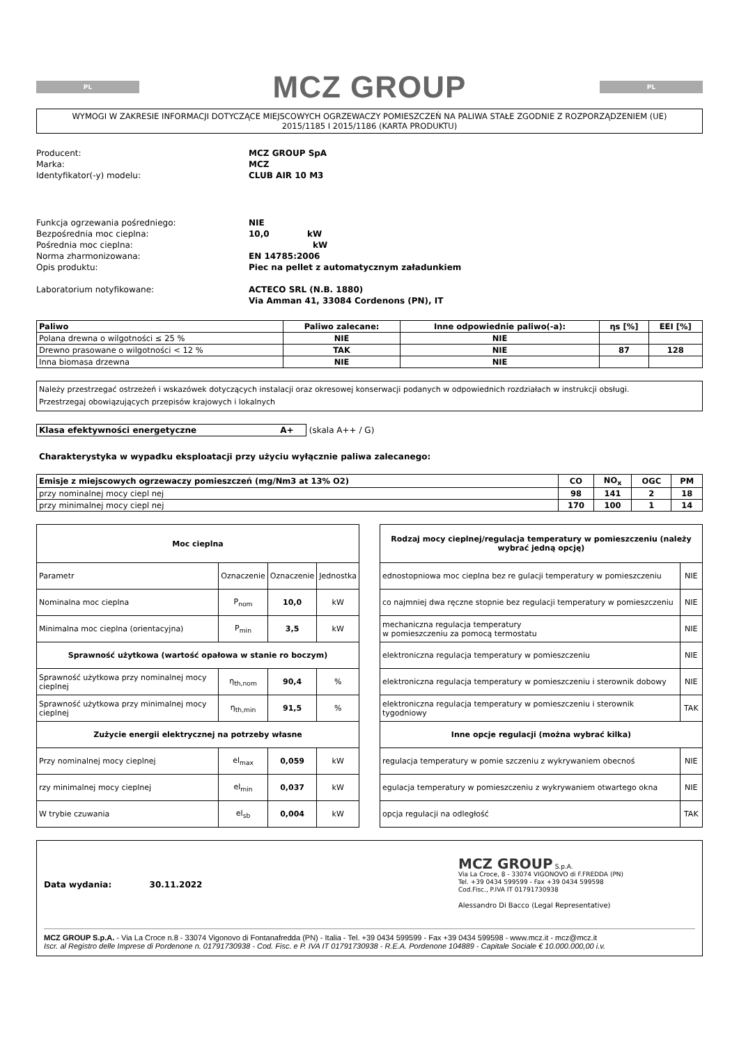PL
MCZ GROUP
PL
WYMOGI W ZAKRESIE INFORMACJI DOTYCZĄCE MIEJSCOWYCH OGRZEWACZY POMIESZCZEŃ NA PALIWA STAŁE ZGODNIE Z ROZPORZĄDZENIEM (UE)
2015/1185 I 2015/1186 (KARTA PRODUKTU)
| Producent: | MCZ GROUP SpA |
| Marka: | MCZ |
| Identyfikator(-y) modelu: | CLUB AIR 10 M3 |
| Funkcja ogrzewania pośredniego: | NIE |
| Bezpośrednia moc cieplna: | 10,0 kW |
| Pośrednia moc cieplna: | kW |
| Norma zharmonizowana: | EN 14785:2006 |
| Opis produktu: | Piec na pellet z automatycznym załadunkiem |
| Laboratorium notyfikowane: | ACTECO SRL (N.B. 1880) |
| | Via Amman 41, 33084 Cordenons (PN), IT |
| Paliwo | Paliwo zalecane: | Inne odpowiednie paliwo(-a): | ηs [%] | EEI [%] |
| --- | --- | --- | --- | --- |
| Polana drewna o wilgotności ≤ 25 % | NIE | NIE | | |
| Drewno prasowane o wilgotności < 12 % | TAK | NIE | 87 | 128 |
| Inna biomasa drzewna | NIE | NIE | | |
Należy przestrzegać ostrzeżeń i wskazówek dotyczących instalacji oraz okresowej konserwacji podanych w odpowiednich rozdziałach w instrukcji obsługi.
Przestrzegaj obowiązujących przepisów krajowych i lokalnych
Klasa efektywności energetyczne A+ (skala A++ / G)
Charakterystyka w wypadku eksploatacji przy użyciu wyłącznie paliwa zalecanego:
| Emisje z miejscowych ogrzewaczy pomieszczeń (mg/Nm3 at 13% O2) | CO | NO<sub>x</sub> | OGC | PM |
| --- | --- | --- | --- | --- |
| przy nominalnej mocy ciepl nej | 98 | 141 | 2 | 18 |
| przy minimalnej mocy ciepl nej | 170 | 100 | 1 | 14 |
| Moc cieplna | | | |
| Parametr | Oznaczenie | Oznaczenie | Jednostka |
| Nominalna moc cieplna | P<sub>nom</sub> | 10,0 | kW |
| Minimalna moc cieplna (orientacyjna) | P<sub>min</sub> | 3,5 | kW |
| Sprawność użytkowa (wartość opałowa w stanie ro boczym) | | | |
| Sprawność użytkowa przy nominalnej mocy cieplnej | η<sub>th,nom</sub> | 90,4 | % |
| Sprawność użytkowa przy minimalnej mocy cieplnej | η<sub>th,min</sub> | 91,5 | % |
| Zużycie energii elektrycznej na potrzeby własne | | | |
| Przy nominalnej mocy cieplnej | el<sub>max</sub> | 0,059 | kW |
| rzy minimalnej mocy cieplnej | el<sub>min</sub> | 0,037 | kW |
| W trybie czuwania | el<sub>sb</sub> | 0,004 | kW |
| Rodzaj mocy cieplnej/regulacja temperatury w pomieszczeniu (należy wybrać jedną opcję) | |
| ednostopniowa moc cieplna bez re gulacji temperatury w pomieszczeniu | NIE |
| co najmniej dwa ręczne stopnie bez regulacji temperatury w pomieszczeniu | NIE |
| mechaniczna regulacja temperatury w pomieszczeniu za pomocą termostatu | NIE |
| elektroniczna regulacja temperatury w pomieszczeniu | NIE |
| elektroniczna regulacja temperatury w pomieszczeniu i sterownik dobowy | NIE |
| elektroniczna regulacja temperatury w pomieszczeniu i sterownik tygodniowy | TAK |
| Inne opcje regulacji (można wybrać kilka) | |
| regulacja temperatury w pomie szczeniu z wykrywaniem obecnoś | NIE |
| egulacja temperatury w pomieszczeniu z wykrywaniem otwartego okna | NIE |
| opcja regulacji na odległość | TAK |
Data wydania: 30.11.2022
MCZ GROUP S.p.A.
Via La Croce, 8 - 33074 VIGONOVO di F.FREDDA (PN)
Tel. +39 0434 599599 - Fax +39 0434 599598
Cod.Fisc., P.IVA IT 01791730938
Alessandro Di Bacco (Legal Representative)
MCZ GROUP S.p.A. - Via La Croce n.8 - 33074 Vigonovo di Fontanafredda (PN) - Italia - Tel. +39 0434 599599 - Fax +39 0434 599598 - www.mcz.it - mcz@mcz.it
Iscr. al Registro delle Imprese di Pordenone n. 01791730938 - Cod. Fisc. e P. IVA IT 01791730938 - R.E.A. Pordenone 104889 - Capitale Sociale € 10.000.000,00 i.v.